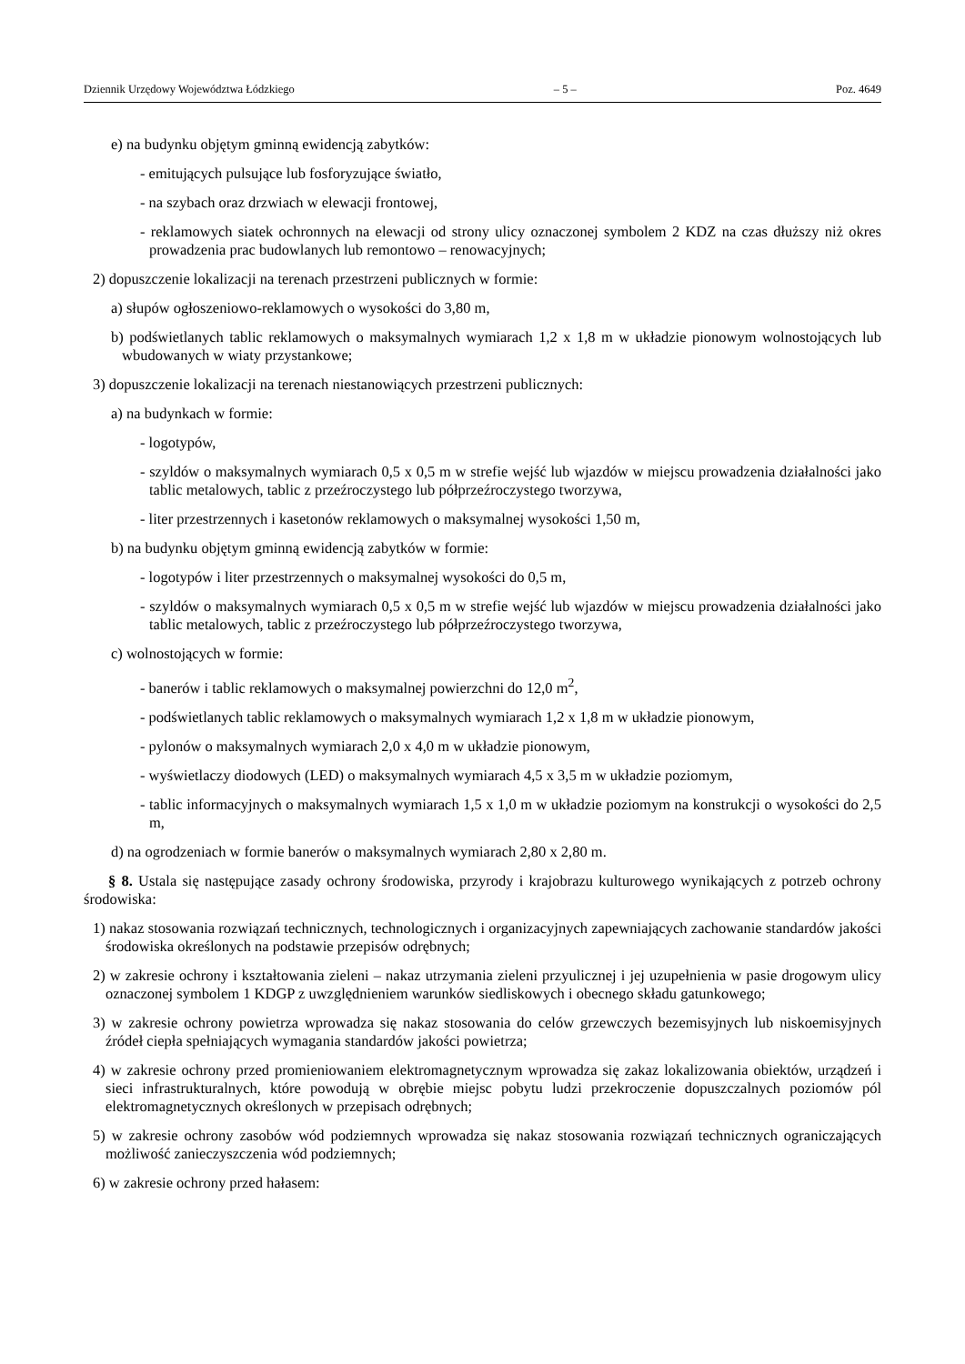Dziennik Urzędowy Województwa Łódzkiego – 5 – Poz. 4649
e) na budynku objętym gminną ewidencją zabytków:
- emitujących pulsujące lub fosforyzujące światło,
- na szybach oraz drzwiach w elewacji frontowej,
- reklamowych siatek ochronnych na elewacji od strony ulicy oznaczonej symbolem 2 KDZ na czas dłuższy niż okres prowadzenia prac budowlanych lub remontowo – renowacyjnych;
2) dopuszczenie lokalizacji na terenach przestrzeni publicznych w formie:
a) słupów ogłoszeniowo-reklamowych o wysokości do 3,80 m,
b) podświetlanych tablic reklamowych o maksymalnych wymiarach 1,2 x 1,8 m w układzie pionowym wolnostojących lub wbudowanych w wiaty przystankowe;
3) dopuszczenie lokalizacji na terenach niestanowiących przestrzeni publicznych:
a) na budynkach w formie:
- logotypów,
- szyldów o maksymalnych wymiarach 0,5 x 0,5 m w strefie wejść lub wjazdów w miejscu prowadzenia działalności jako tablic metalowych, tablic z przeźroczystego lub półprzeźroczystego tworzywa,
- liter przestrzennych i kasetonów reklamowych o maksymalnej wysokości 1,50 m,
b) na budynku objętym gminną ewidencją zabytków w formie:
- logotypów i liter przestrzennych o maksymalnej wysokości do 0,5 m,
- szyldów o maksymalnych wymiarach 0,5 x 0,5 m w strefie wejść lub wjazdów w miejscu prowadzenia działalności jako tablic metalowych, tablic z przeźroczystego lub półprzeźroczystego tworzywa,
c) wolnostojących w formie:
- banerów i tablic reklamowych o maksymalnej powierzchni do 12,0 m<sup>2</sup>,
- podświetlanych tablic reklamowych o maksymalnych wymiarach 1,2 x 1,8 m w układzie pionowym,
- pylonów o maksymalnych wymiarach 2,0 x 4,0 m w układzie pionowym,
- wyświetlaczy diodowych (LED) o maksymalnych wymiarach 4,5 x 3,5 m w układzie poziomym,
- tablic informacyjnych o maksymalnych wymiarach 1,5 x 1,0 m w układzie poziomym na konstrukcji o wysokości do 2,5 m,
d) na ogrodzeniach w formie banerów o maksymalnych wymiarach 2,80 x 2,80 m.
§ 8. Ustala się następujące zasady ochrony środowiska, przyrody i krajobrazu kulturowego wynikających z potrzeb ochrony środowiska:
1) nakaz stosowania rozwiązań technicznych, technologicznych i organizacyjnych zapewniających zachowanie standardów jakości środowiska określonych na podstawie przepisów odrębnych;
2) w zakresie ochrony i kształtowania zieleni – nakaz utrzymania zieleni przyulicznej i jej uzupełnienia w pasie drogowym ulicy oznaczonej symbolem 1 KDGP z uwzględnieniem warunków siedliskowych i obecnego składu gatunkowego;
3) w zakresie ochrony powietrza wprowadza się nakaz stosowania do celów grzewczych bezemisyjnych lub niskoemisyjnych źródeł ciepła spełniających wymagania standardów jakości powietrza;
4) w zakresie ochrony przed promieniowaniem elektromagnetycznym wprowadza się zakaz lokalizowania obiektów, urządzeń i sieci infrastrukturalnych, które powodują w obrębie miejsc pobytu ludzi przekroczenie dopuszczalnych poziomów pól elektromagnetycznych określonych w przepisach odrębnych;
5) w zakresie ochrony zasobów wód podziemnych wprowadza się nakaz stosowania rozwiązań technicznych ograniczających możliwość zanieczyszczenia wód podziemnych;
6) w zakresie ochrony przed hałasem: